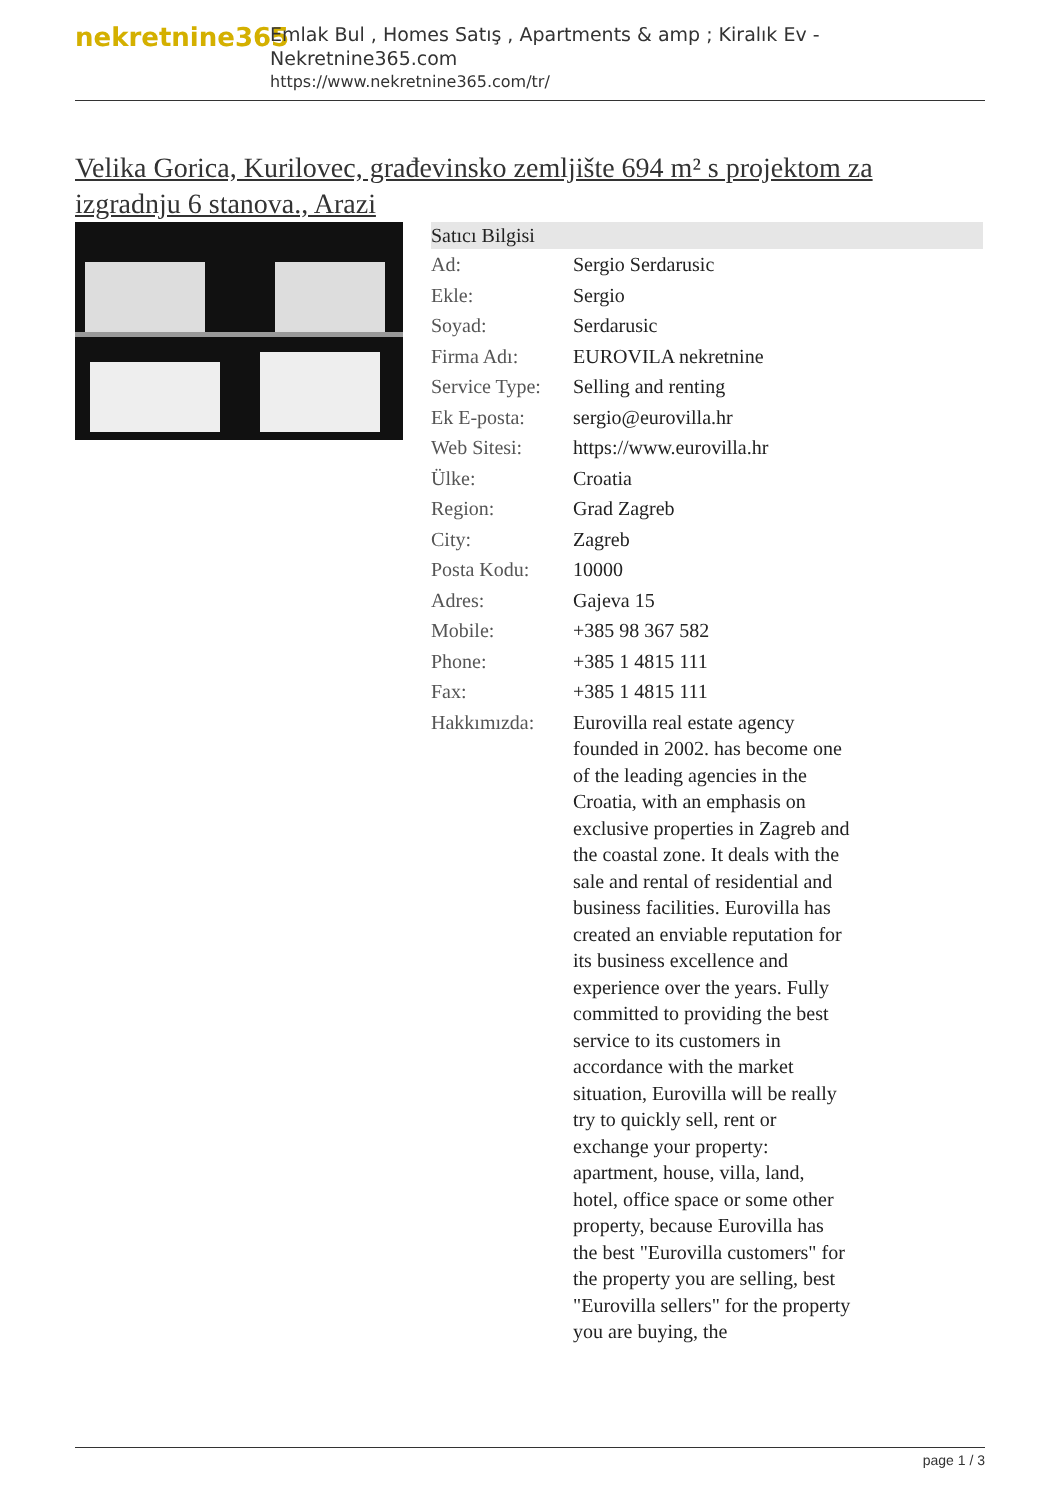nekretnine365
Emlak Bul , Homes Satış , Apartments & amp ; Kiralık Ev - Nekretnine365.com
https://www.nekretnine365.com/tr/
Velika Gorica, Kurilovec, građevinsko zemljište 694 m² s projektom za izgradnju 6 stanova., Arazi
| Satıcı Bilgisi | |
| --- | --- |
| Ad: | Sergio Serdarusic |
| Ekle: | Sergio |
| Soyad: | Serdarusic |
| Firma Adı: | EUROVILA nekretnine |
| Service Type: | Selling and renting |
| Ek E-posta: | sergio@eurovilla.hr |
| Web Sitesi: | https://www.eurovilla.hr |
| Ülke: | Croatia |
| Region: | Grad Zagreb |
| City: | Zagreb |
| Posta Kodu: | 10000 |
| Adres: | Gajeva 15 |
| Mobile: | +385 98 367 582 |
| Phone: | +385 1 4815 111 |
| Fax: | +385 1 4815 111 |
| Hakkımızda: | Eurovilla real estate agency founded in 2002. has become one of the leading agencies in the Croatia, with an emphasis on exclusive properties in Zagreb and the coastal zone. It deals with the sale and rental of residential and business facilities. Eurovilla has created an enviable reputation for its business excellence and experience over the years. Fully committed to providing the best service to its customers in accordance with the market situation, Eurovilla will be really try to quickly sell, rent or exchange your property: apartment, house, villa, land, hotel, office space or some other property, because Eurovilla has the best "Eurovilla customers" for the property you are selling, best "Eurovilla sellers" for the property you are buying, the |
page 1 / 3